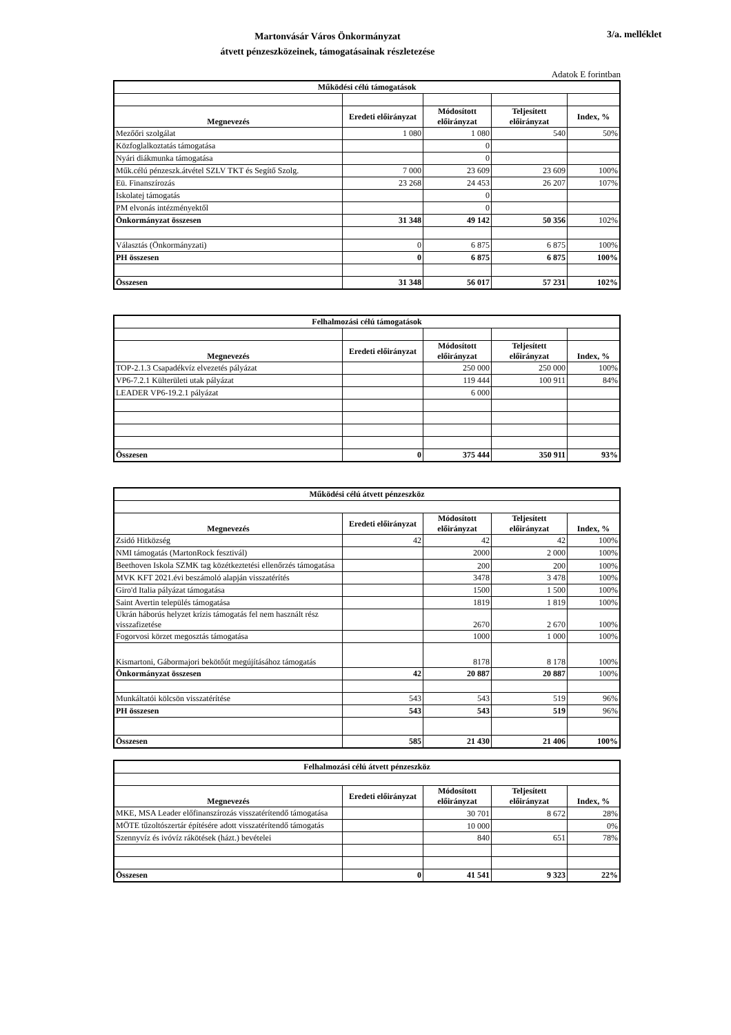Martonvásár Város Önkormányzat
átvett pénzeszközeinek, támogatásainak részletezése
3/a. melléklet
Adatok E forintban
| Működési célú támogatások | | | | |
| Megnevezés | Eredeti előirányzat | Módosított előirányzat | Teljesített előirányzat | Index, % |
| Mezőőri szolgálat | 1 080 | 1 080 | 540 | 50% |
| Közfoglalkoztatás támogatása | | 0 | | |
| Nyári diákmunka támogatása | | 0 | | |
| Műk.célú pénzeszk.átvétel SZLV TKT és Segítő Szolg. | 7 000 | 23 609 | 23 609 | 100% |
| Eü. Finanszírozás | 23 268 | 24 453 | 26 207 | 107% |
| Iskolatej támogatás | | 0 | | |
| PM elvonás intézményektől | | 0 | | |
| Önkormányzat összesen | 31 348 | 49 142 | 50 356 | 102% |
| Választás (Önkormányzati) | 0 | 6 875 | 6 875 | 100% |
| PH összesen | 0 | 6 875 | 6 875 | 100% |
| Összesen | 31 348 | 56 017 | 57 231 | 102% |
| Felhalmozási célú támogatások | | | | |
| Megnevezés | Eredeti előirányzat | Módosított előirányzat | Teljesített előirányzat | Index, % |
| TOP-2.1.3 Csapadékvíz elvezetés pályázat | | 250 000 | 250 000 | 100% |
| VP6-7.2.1 Külterületi utak pályázat | | 119 444 | 100 911 | 84% |
| LEADER VP6-19.2.1 pályázat | | 6 000 | | |
| Összesen | 0 | 375 444 | 350 911 | 93% |
| Működési célú átvett pénzeszköz | | | | |
| Megnevezés | Eredeti előirányzat | Módosított előirányzat | Teljesített előirányzat | Index, % |
| Zsidó Hitközség | 42 | 42 | 42 | 100% |
| NMI támogatás (MartonRock fesztivál) | | 2000 | 2 000 | 100% |
| Beethoven Iskola SZMK tag közétkeztetési ellenőrzés támogatása | | 200 | 200 | 100% |
| MVK KFT 2021.évi beszámoló alapján visszatérítés | | 3478 | 3 478 | 100% |
| Giro'd Italia pályázat támogatása | | 1500 | 1 500 | 100% |
| Saint Avertin település támogatása | | 1819 | 1 819 | 100% |
| Ukrán háborús helyzet krízis támogatás fel nem használt rész visszafizetése | | 2670 | 2 670 | 100% |
| Fogorvosi körzet megosztás támogatása | | 1000 | 1 000 | 100% |
| Kismartoni, Gábormajori bekötőút megújításához támogatás | | 8178 | 8 178 | 100% |
| Önkormányzat összesen | 42 | 20 887 | 20 887 | 100% |
| Munkáltatói kölcsön visszatérítése | 543 | 543 | 519 | 96% |
| PH összesen | 543 | 543 | 519 | 96% |
| Összesen | 585 | 21 430 | 21 406 | 100% |
| Felhalmozási célú átvett pénzeszköz | | | | |
| Megnevezés | Eredeti előirányzat | Módosított előirányzat | Teljesített előirányzat | Index, % |
| MKE, MSA Leader előfinanszírozás visszatérítendő támogatása | | 30 701 | 8 672 | 28% |
| MÖTE tűzoltószertár építésére adott visszatérítendő támogatás | | 10 000 | | 0% |
| Szennyvíz és ivóvíz rákötések (házt.) bevételei | | 840 | 651 | 78% |
| Összesen | 0 | 41 541 | 9 323 | 22% |